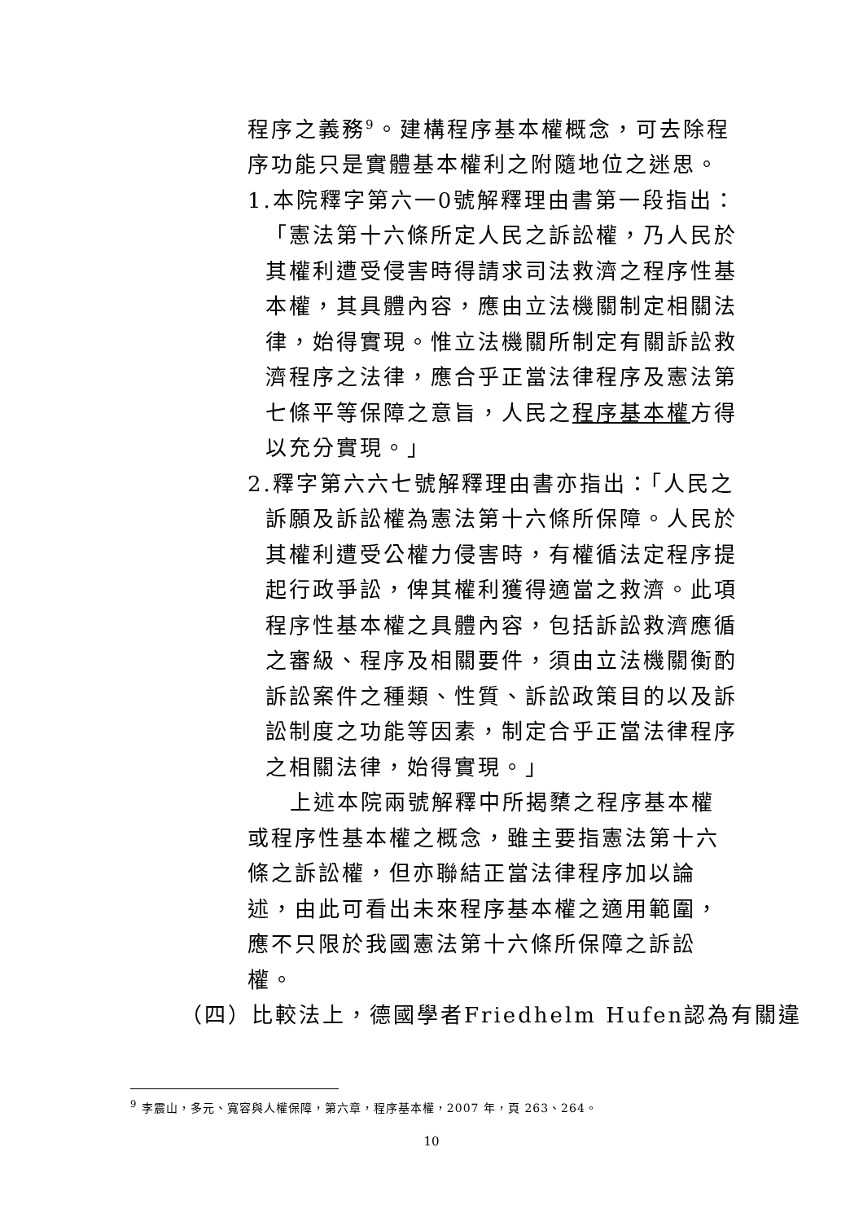程序之義務<sup>9</sup>。建構程序基本權概念，可去除程序功能只是實體基本權利之附隨地位之迷思。
1.本院釋字第六一0號解釋理由書第一段指出：「憲法第十六條所定人民之訴訟權，乃人民於其權利遭受侵害時得請求司法救濟之程序性基本權，其具體內容，應由立法機關制定相關法律，始得實現。惟立法機關所制定有關訴訟救濟程序之法律，應合乎正當法律程序及憲法第七條平等保障之意旨，人民之程序基本權方得以充分實現。」
2.釋字第六六七號解釋理由書亦指出：「人民之訴願及訴訟權為憲法第十六條所保障。人民於其權利遭受公權力侵害時，有權循法定程序提起行政爭訟，俾其權利獲得適當之救濟。此項程序性基本權之具體內容，包括訴訟救濟應循之審級、程序及相關要件，須由立法機關衡酌訴訟案件之種類、性質、訴訟政策目的以及訴訟制度之功能等因素，制定合乎正當法律程序之相關法律，始得實現。」
上述本院兩號解釋中所揭櫫之程序基本權或程序性基本權之概念，雖主要指憲法第十六條之訴訟權，但亦聯結正當法律程序加以論述，由此可看出未來程序基本權之適用範圍，應不只限於我國憲法第十六條所保障之訴訟權。
（四）比較法上，德國學者Friedhelm Hufen認為有關違
<sup>9</sup> 李震山，多元、寬容與人權保障，第六章，程序基本權，2007 年，頁 263、264。
10